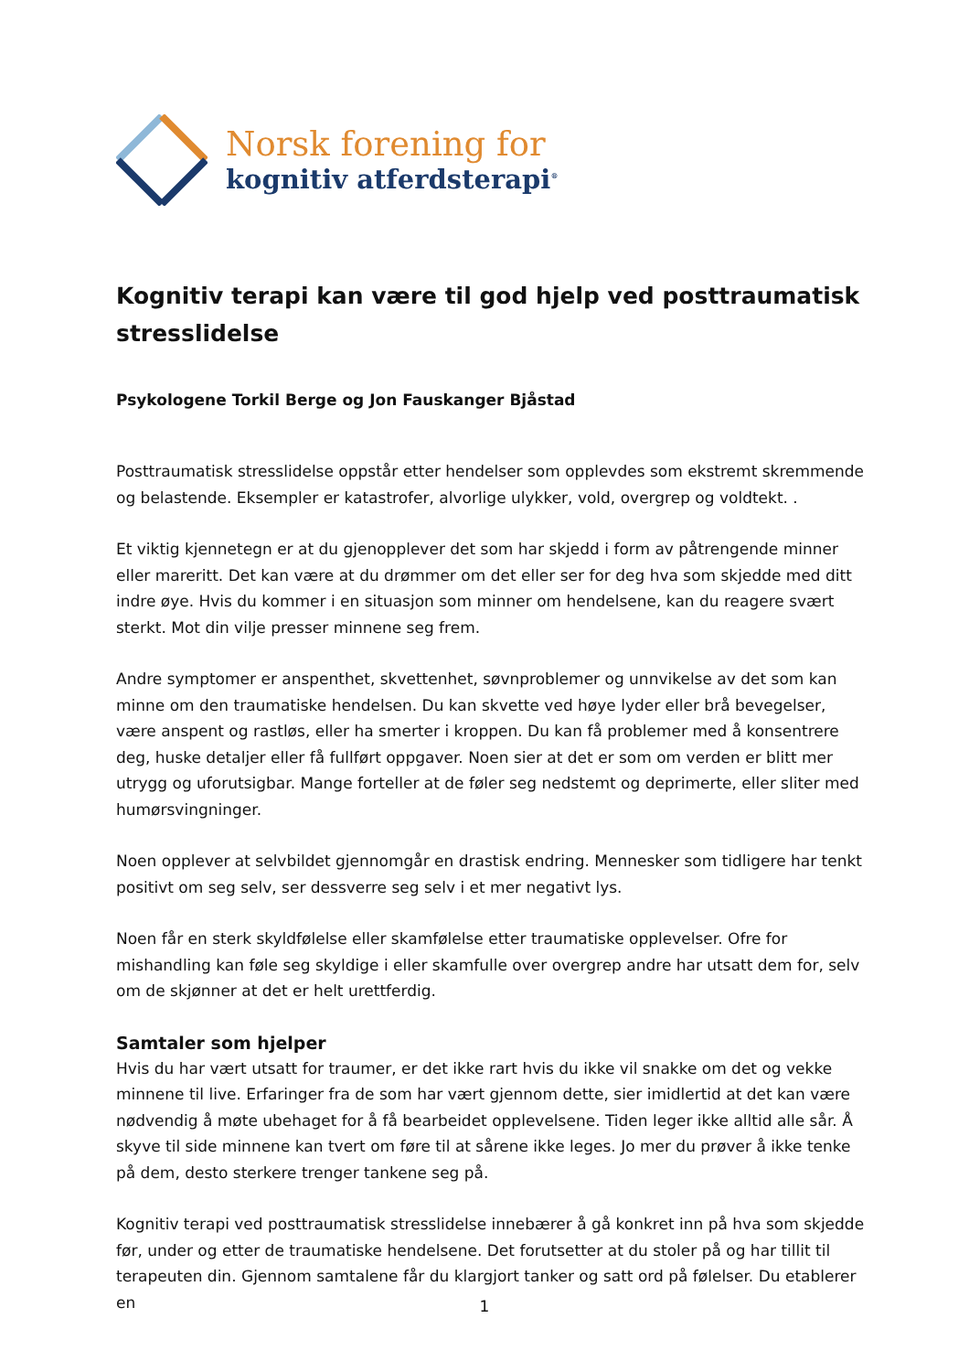Norsk forening for
kognitiv atferdsterapi<sup>®</sup>
Kognitiv terapi kan være til god hjelp ved posttraumatisk stresslidelse
Psykologene Torkil Berge og Jon Fauskanger Bjåstad
Posttraumatisk stresslidelse oppstår etter hendelser som opplevdes som ekstremt skremmende og belastende. Eksempler er katastrofer, alvorlige ulykker, vold, overgrep og voldtekt. .
Et viktig kjennetegn er at du gjenopplever det som har skjedd i form av påtrengende minner eller mareritt. Det kan være at du drømmer om det eller ser for deg hva som skjedde med ditt indre øye. Hvis du kommer i en situasjon som minner om hendelsene, kan du reagere svært sterkt. Mot din vilje presser minnene seg frem.
Andre symptomer er anspenthet, skvettenhet, søvnproblemer og unnvikelse av det som kan minne om den traumatiske hendelsen. Du kan skvette ved høye lyder eller brå bevegelser, være anspent og rastløs, eller ha smerter i kroppen. Du kan få problemer med å konsentrere deg, huske detaljer eller få fullført oppgaver. Noen sier at det er som om verden er blitt mer utrygg og uforutsigbar. Mange forteller at de føler seg nedstemt og deprimerte, eller sliter med humørsvingninger.
Noen opplever at selvbildet gjennomgår en drastisk endring. Mennesker som tidligere har tenkt positivt om seg selv, ser dessverre seg selv i et mer negativt lys.
Noen får en sterk skyldfølelse eller skamfølelse etter traumatiske opplevelser. Ofre for mishandling kan føle seg skyldige i eller skamfulle over overgrep andre har utsatt dem for, selv om de skjønner at det er helt urettferdig.
Samtaler som hjelper
Hvis du har vært utsatt for traumer, er det ikke rart hvis du ikke vil snakke om det og vekke minnene til live. Erfaringer fra de som har vært gjennom dette, sier imidlertid at det kan være nødvendig å møte ubehaget for å få bearbeidet opplevelsene. Tiden leger ikke alltid alle sår. Å skyve til side minnene kan tvert om føre til at sårene ikke leges. Jo mer du prøver å ikke tenke på dem, desto sterkere trenger tankene seg på.
Kognitiv terapi ved posttraumatisk stresslidelse innebærer å gå konkret inn på hva som skjedde før, under og etter de traumatiske hendelsene. Det forutsetter at du stoler på og har tillit til terapeuten din. Gjennom samtalene får du klargjort tanker og satt ord på følelser. Du etablerer en
1